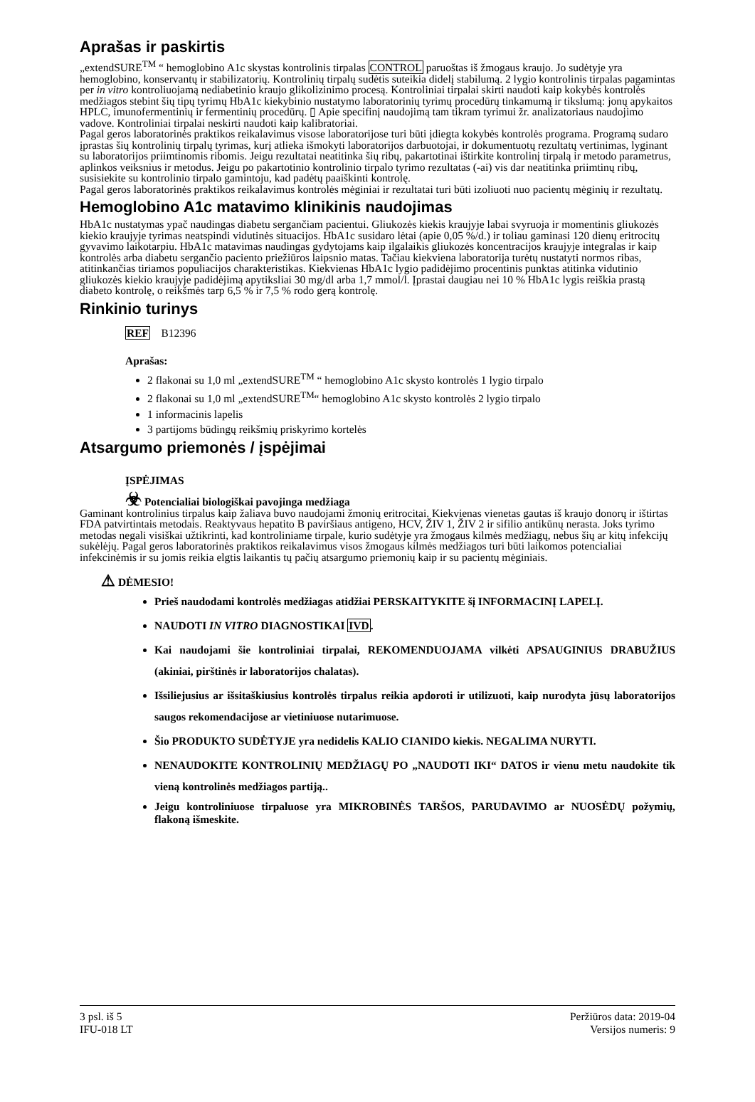Aprašas ir paskirtis
„extendSURE<sup>TM</sup> “ hemoglobino A1c skystas kontrolinis tirpalas CONTROL paruoštas iš žmogaus kraujo. Jo sudėtyje yra hemoglobino, konservantų ir stabilizatorių. Kontrolinių tirpalų sudėtis suteikia didelį stabilumą. 2 lygio kontrolinis tirpalas pagamintas per in vitro kontroliuojamą nediabetinio kraujo glikolizinimo procesą. Kontroliniai tirpalai skirti naudoti kaip kokybės kontrolės medžiagos stebint šių tipų tyrimų HbA1c kiekybinio nustatymo laboratorinių tyrimų procedūrų tinkamumą ir tikslumą: jonų apykaitos HPLC, imunofermentinių ir fermentinių procedūrų. ▯ Apie specifinį naudojimą tam tikram tyrimui žr. analizatoriaus naudojimo vadove. Kontroliniai tirpalai neskirti naudoti kaip kalibratoriai.
Pagal geros laboratorinės praktikos reikalavimus visose laboratorijose turi būti įdiegta kokybės kontrolės programa. Programą sudaro įprastas šių kontrolinių tirpalų tyrimas, kurį atlieka išmokyti laboratorijos darbuotojai, ir dokumentuotų rezultatų vertinimas, lyginant su laboratorijos priimtinomis ribomis. Jeigu rezultatai neatitinka šių ribų, pakartotinai ištirkite kontrolinį tirpalą ir metodo parametrus, aplinkos veiksnius ir metodus. Jeigu po pakartotinio kontrolinio tirpalo tyrimo rezultatas (-ai) vis dar neatitinka priimtinų ribų, susisiekite su kontrolinio tirpalo gamintoju, kad padėtų paaiškinti kontrolę.
Pagal geros laboratorinės praktikos reikalavimus kontrolės mėginiai ir rezultatai turi būti izoliuoti nuo pacientų mėginių ir rezultatų.
Hemoglobino A1c matavimo klinikinis naudojimas
HbA1c nustatymas ypač naudingas diabetu sergančiam pacientui. Gliukozės kiekis kraujyje labai svyruoja ir momentinis gliukozės kiekio kraujyje tyrimas neatspindi vidutinės situacijos. HbA1c susidaro lėtai (apie 0,05 %/d.) ir toliau gaminasi 120 dienų eritrocitų gyvavimo laikotarpiu. HbA1c matavimas naudingas gydytojams kaip ilgalaikis gliukozės koncentracijos kraujyje integralas ir kaip kontrolės arba diabetu sergančio paciento priežiūros laipsnio matas. Tačiau kiekviena laboratorija turėtų nustatyti normos ribas, atitinkančias tiriamos populiacijos charakteristikas. Kiekvienas HbA1c lygio padidėjimo procentinis punktas atitinka vidutinio gliukozės kiekio kraujyje padidėjimą apytiksliai 30 mg/dl arba 1,7 mmol/l. Įprastai daugiau nei 10 % HbA1c lygis reiškia prastą diabeto kontrolę, o reikšmės tarp 6,5 % ir 7,5 % rodo gerą kontrolę.
Rinkinio turinys
REF B12396
Aprašas:
2 flakonai su 1,0 ml „extendSURE<sup>TM</sup> “ hemoglobino A1c skysto kontrolės 1 lygio tirpalo
2 flakonai su 1,0 ml „extendSURE<sup>TM</sup>“ hemoglobino A1c skysto kontrolės 2 lygio tirpalo
1 informacinis lapelis
3 partijoms būdingų reikšmių priskyrimo kortelės
Atsargumo priemonės / įspėjimai
ĮSPĖJIMAS
☣ Potencialiai biologiškai pavojinga medžiaga
Gaminant kontrolinius tirpalus kaip žaliava buvo naudojami žmonių eritrocitai. Kiekvienas vienetas gautas iš kraujo donorų ir ištirtas FDA patvirtintais metodais. Reaktyvaus hepatito B paviršiaus antigeno, HCV, ŽIV 1, ŽIV 2 ir sifilio antikūnų nerasta. Joks tyrimo metodas negali visiškai užtikrinti, kad kontroliniame tirpale, kurio sudėtyje yra žmogaus kilmės medžiagų, nebus šių ar kitų infekcijų sukėlėjų. Pagal geros laboratorinės praktikos reikalavimus visos žmogaus kilmės medžiagos turi būti laikomos potencialiai infekcinėmis ir su jomis reikia elgtis laikantis tų pačių atsargumo priemonių kaip ir su pacientų mėginiais.
⚠ DĖMESIO!
Prieš naudodami kontrolės medžiagas atidžiai PERSKAITYKITE šį INFORMACINĮ LAPELĮ.
NAUDOTI IN VITRO DIAGNOSTIKAI IVD.
Kai naudojami šie kontroliniai tirpalai, REKOMENDUOJAMA vilkėti APSAUGINIUS DRABUŽIUS (akiniai, pirštinės ir laboratorijos chalatas).
Išsiliejusius ar išsitaškiusius kontrolės tirpalus reikia apdoroti ir utilizuoti, kaip nurodyta jūsų laboratorijos saugos rekomendacijose ar vietiniuose nutarimuose.
Šio PRODUKTO SUDĖTYJE yra nedidelis KALIO CIANIDO kiekis. NEGALIMA NURYTI.
NENAUDOKITE KONTROLINIŲ MEDŽIAGŲ PO „NAUDOTI IKI“ DATOS ir vienu metu naudokite tik vieną kontrolinės medžiagos partiją..
Jeigu kontroliniuose tirpaluose yra MIKROBINĖS TARŠOS, PARUDAVIMO ar NUOSĖDŲ požymių, flakoną išmeskite.
3 psl. iš 5
IFU-018 LT
Peržiūros data: 2019-04
Versijos numeris: 9